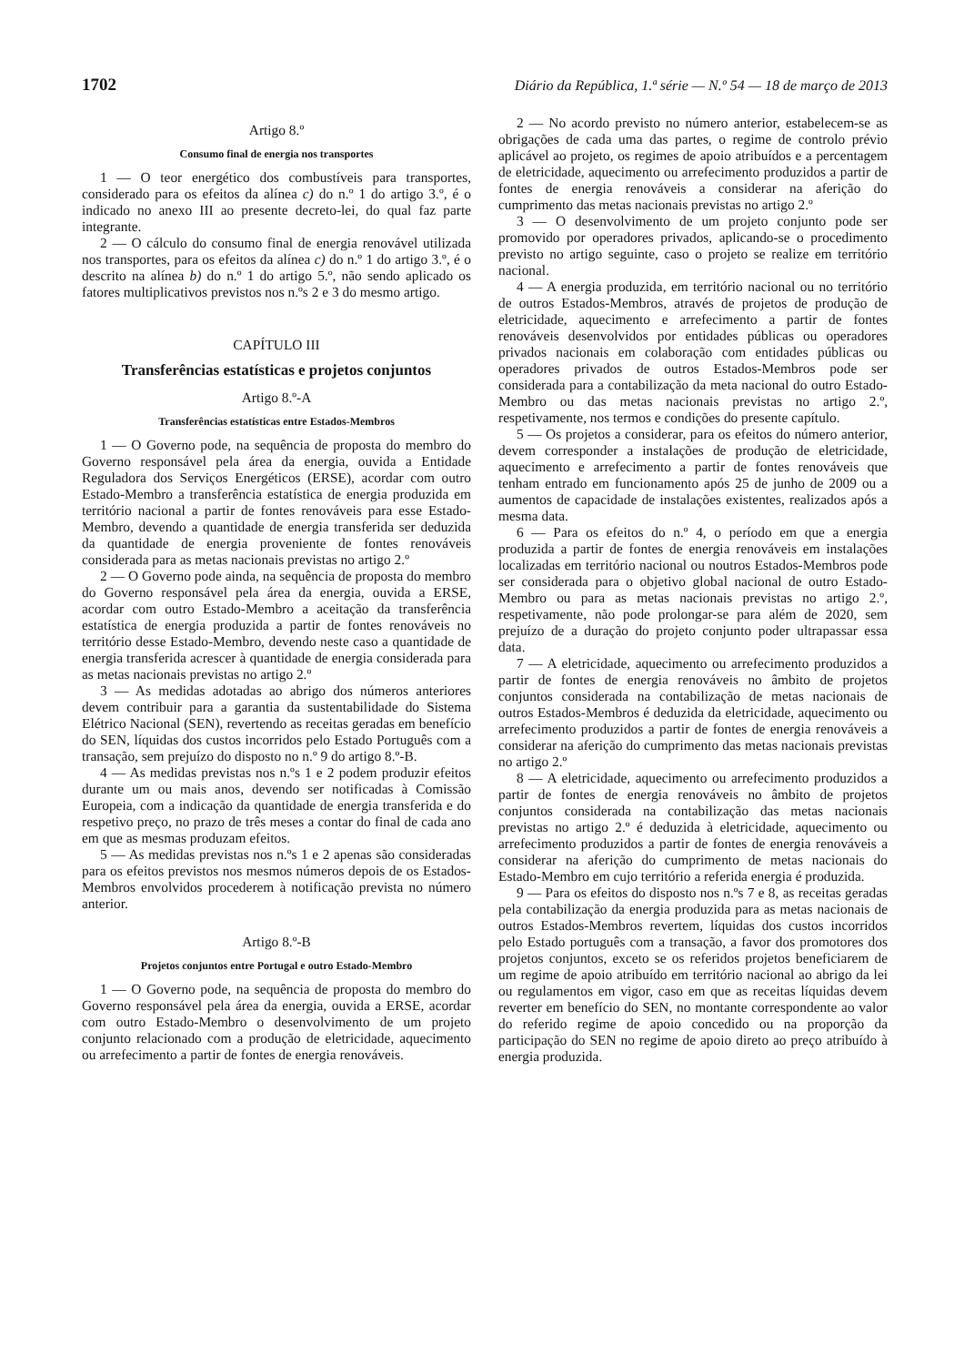1702 Diário da República, 1.ª série — N.º 54 — 18 de março de 2013
Artigo 8.º
Consumo final de energia nos transportes
1 — O teor energético dos combustíveis para transportes, considerado para os efeitos da alínea c) do n.º 1 do artigo 3.º, é o indicado no anexo III ao presente decreto-lei, do qual faz parte integrante.
2 — O cálculo do consumo final de energia renovável utilizada nos transportes, para os efeitos da alínea c) do n.º 1 do artigo 3.º, é o descrito na alínea b) do n.º 1 do artigo 5.º, não sendo aplicado os fatores multiplicativos previstos nos n.ºs 2 e 3 do mesmo artigo.
CAPÍTULO III
Transferências estatísticas e projetos conjuntos
Artigo 8.º-A
Transferências estatísticas entre Estados-Membros
1 — O Governo pode, na sequência de proposta do membro do Governo responsável pela área da energia, ouvida a Entidade Reguladora dos Serviços Energéticos (ERSE), acordar com outro Estado-Membro a transferência estatística de energia produzida em território nacional a partir de fontes renováveis para esse Estado-Membro, devendo a quantidade de energia transferida ser deduzida da quantidade de energia proveniente de fontes renováveis considerada para as metas nacionais previstas no artigo 2.º
2 — O Governo pode ainda, na sequência de proposta do membro do Governo responsável pela área da energia, ouvida a ERSE, acordar com outro Estado-Membro a aceitação da transferência estatística de energia produzida a partir de fontes renováveis no território desse Estado-Membro, devendo neste caso a quantidade de energia transferida acrescer à quantidade de energia considerada para as metas nacionais previstas no artigo 2.º
3 — As medidas adotadas ao abrigo dos números anteriores devem contribuir para a garantia da sustentabilidade do Sistema Elétrico Nacional (SEN), revertendo as receitas geradas em benefício do SEN, líquidas dos custos incorridos pelo Estado Português com a transação, sem prejuízo do disposto no n.º 9 do artigo 8.º-B.
4 — As medidas previstas nos n.ºs 1 e 2 podem produzir efeitos durante um ou mais anos, devendo ser notificadas à Comissão Europeia, com a indicação da quantidade de energia transferida e do respetivo preço, no prazo de três meses a contar do final de cada ano em que as mesmas produzam efeitos.
5 — As medidas previstas nos n.ºs 1 e 2 apenas são consideradas para os efeitos previstos nos mesmos números depois de os Estados-Membros envolvidos procederem à notificação prevista no número anterior.
Artigo 8.º-B
Projetos conjuntos entre Portugal e outro Estado-Membro
1 — O Governo pode, na sequência de proposta do membro do Governo responsável pela área da energia, ouvida a ERSE, acordar com outro Estado-Membro o desenvolvimento de um projeto conjunto relacionado com a produção de eletricidade, aquecimento ou arrefecimento a partir de fontes de energia renováveis.
2 — No acordo previsto no número anterior, estabelecem-se as obrigações de cada uma das partes, o regime de controlo prévio aplicável ao projeto, os regimes de apoio atribuídos e a percentagem de eletricidade, aquecimento ou arrefecimento produzidos a partir de fontes de energia renováveis a considerar na aferição do cumprimento das metas nacionais previstas no artigo 2.º
3 — O desenvolvimento de um projeto conjunto pode ser promovido por operadores privados, aplicando-se o procedimento previsto no artigo seguinte, caso o projeto se realize em território nacional.
4 — A energia produzida, em território nacional ou no território de outros Estados-Membros, através de projetos de produção de eletricidade, aquecimento e arrefecimento a partir de fontes renováveis desenvolvidos por entidades públicas ou operadores privados nacionais em colaboração com entidades públicas ou operadores privados de outros Estados-Membros pode ser considerada para a contabilização da meta nacional do outro Estado-Membro ou das metas nacionais previstas no artigo 2.º, respetivamente, nos termos e condições do presente capítulo.
5 — Os projetos a considerar, para os efeitos do número anterior, devem corresponder a instalações de produção de eletricidade, aquecimento e arrefecimento a partir de fontes renováveis que tenham entrado em funcionamento após 25 de junho de 2009 ou a aumentos de capacidade de instalações existentes, realizados após a mesma data.
6 — Para os efeitos do n.º 4, o período em que a energia produzida a partir de fontes de energia renováveis em instalações localizadas em território nacional ou noutros Estados-Membros pode ser considerada para o objetivo global nacional de outro Estado-Membro ou para as metas nacionais previstas no artigo 2.º, respetivamente, não pode prolongar-se para além de 2020, sem prejuízo de a duração do projeto conjunto poder ultrapassar essa data.
7 — A eletricidade, aquecimento ou arrefecimento produzidos a partir de fontes de energia renováveis no âmbito de projetos conjuntos considerada na contabilização de metas nacionais de outros Estados-Membros é deduzida da eletricidade, aquecimento ou arrefecimento produzidos a partir de fontes de energia renováveis a considerar na aferição do cumprimento das metas nacionais previstas no artigo 2.º
8 — A eletricidade, aquecimento ou arrefecimento produzidos a partir de fontes de energia renováveis no âmbito de projetos conjuntos considerada na contabilização das metas nacionais previstas no artigo 2.º é deduzida à eletricidade, aquecimento ou arrefecimento produzidos a partir de fontes de energia renováveis a considerar na aferição do cumprimento de metas nacionais do Estado-Membro em cujo território a referida energia é produzida.
9 — Para os efeitos do disposto nos n.ºs 7 e 8, as receitas geradas pela contabilização da energia produzida para as metas nacionais de outros Estados-Membros revertem, líquidas dos custos incorridos pelo Estado português com a transação, a favor dos promotores dos projetos conjuntos, exceto se os referidos projetos beneficiarem de um regime de apoio atribuído em território nacional ao abrigo da lei ou regulamentos em vigor, caso em que as receitas líquidas devem reverter em benefício do SEN, no montante correspondente ao valor do referido regime de apoio concedido ou na proporção da participação do SEN no regime de apoio direto ao preço atribuído à energia produzida.